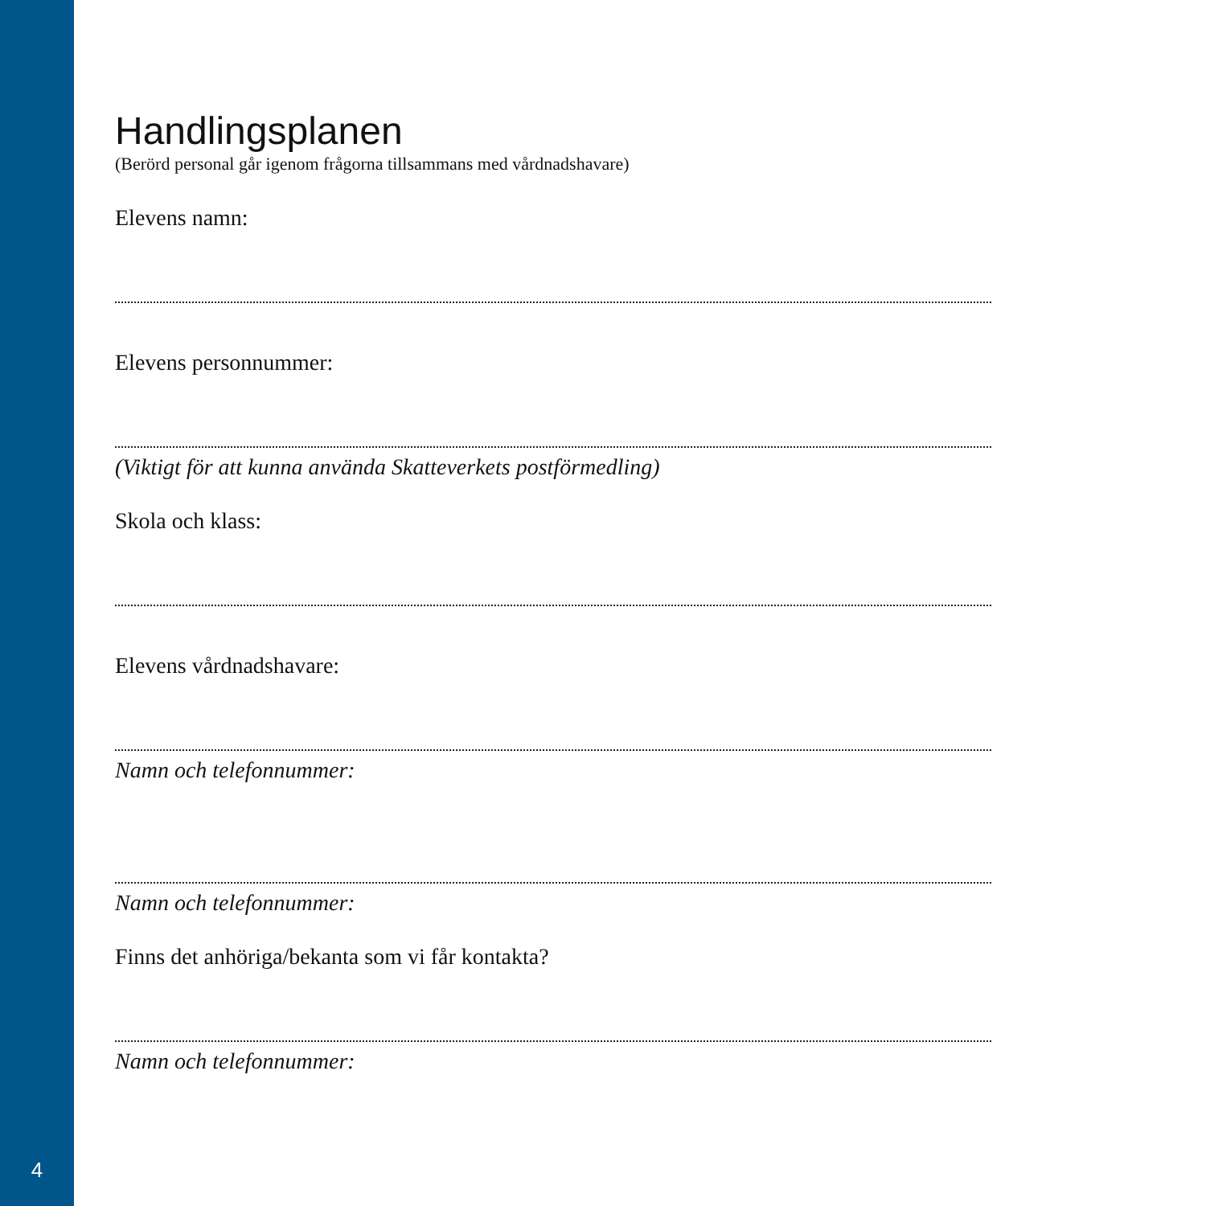Handlingsplanen
(Berörd personal går igenom frågorna tillsammans med vårdnadshavare)
Elevens namn:
Elevens personnummer:
(Viktigt för att kunna använda Skatteverkets postförmedling)
Skola och klass:
Elevens vårdnadshavare:
Namn och telefonnummer:
Namn och telefonnummer:
Finns det anhöriga/bekanta som vi får kontakta?
Namn och telefonnummer:
4